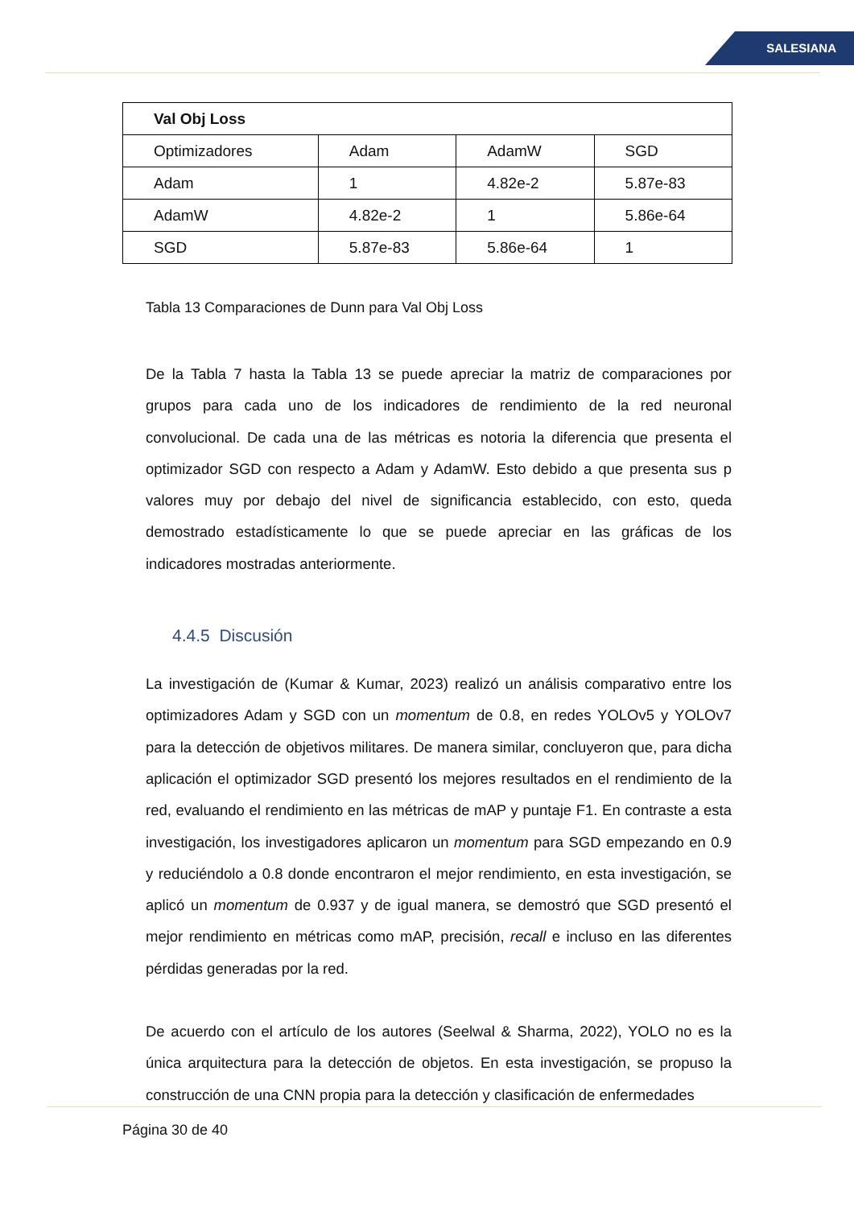SALESIANA
| Val Obj Loss | | | |
| --- | --- | --- | --- |
| Optimizadores | Adam | AdamW | SGD |
| Adam | 1 | 4.82e-2 | 5.87e-83 |
| AdamW | 4.82e-2 | 1 | 5.86e-64 |
| SGD | 5.87e-83 | 5.86e-64 | 1 |
Tabla 13 Comparaciones de Dunn para Val Obj Loss
De la Tabla 7 hasta la Tabla 13 se puede apreciar la matriz de comparaciones por grupos para cada uno de los indicadores de rendimiento de la red neuronal convolucional. De cada una de las métricas es notoria la diferencia que presenta el optimizador SGD con respecto a Adam y AdamW. Esto debido a que presenta sus p valores muy por debajo del nivel de significancia establecido, con esto, queda demostrado estadísticamente lo que se puede apreciar en las gráficas de los indicadores mostradas anteriormente.
4.4.5 Discusión
La investigación de (Kumar & Kumar, 2023) realizó un análisis comparativo entre los optimizadores Adam y SGD con un momentum de 0.8, en redes YOLOv5 y YOLOv7 para la detección de objetivos militares. De manera similar, concluyeron que, para dicha aplicación el optimizador SGD presentó los mejores resultados en el rendimiento de la red, evaluando el rendimiento en las métricas de mAP y puntaje F1. En contraste a esta investigación, los investigadores aplicaron un momentum para SGD empezando en 0.9 y reduciéndolo a 0.8 donde encontraron el mejor rendimiento, en esta investigación, se aplicó un momentum de 0.937 y de igual manera, se demostró que SGD presentó el mejor rendimiento en métricas como mAP, precisión, recall e incluso en las diferentes pérdidas generadas por la red.
De acuerdo con el artículo de los autores (Seelwal & Sharma, 2022), YOLO no es la única arquitectura para la detección de objetos. En esta investigación, se propuso la construcción de una CNN propia para la detección y clasificación de enfermedades
Página 30 de 40